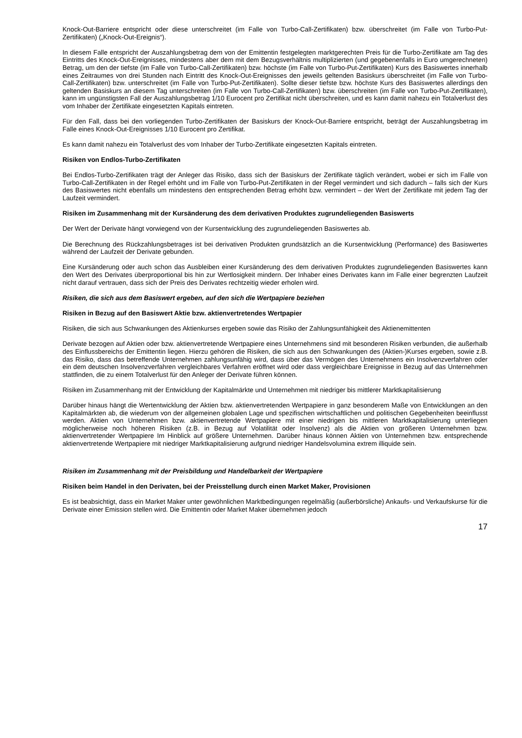Knock-Out-Barriere entspricht oder diese unterschreitet (im Falle von Turbo-Call-Zertifikaten) bzw. überschreitet (im Falle von Turbo-Put-Zertifikaten) („Knock-Out-Ereignis“).
In diesem Falle entspricht der Auszahlungsbetrag dem von der Emittentin festgelegten marktgerechten Preis für die Turbo-Zertifikate am Tag des Eintritts des Knock-Out-Ereignisses, mindestens aber dem mit dem Bezugsverhältnis multiplizierten (und gegebenenfalls in Euro umgerechneten) Betrag, um den der tiefste (im Falle von Turbo-Call-Zertifikaten) bzw. höchste (im Falle von Turbo-Put-Zertifikaten) Kurs des Basiswertes innerhalb eines Zeitraumes von drei Stunden nach Eintritt des Knock-Out-Ereignisses den jeweils geltenden Basiskurs überschreitet (im Falle von Turbo-Call-Zertifikaten) bzw. unterschreitet (im Falle von Turbo-Put-Zertifikaten). Sollte dieser tiefste bzw. höchste Kurs des Basiswertes allerdings den geltenden Basiskurs an diesem Tag unterschreiten (im Falle von Turbo-Call-Zertifikaten) bzw. überschreiten (im Falle von Turbo-Put-Zertifikaten), kann im ungünstigsten Fall der Auszahlungsbetrag 1/10 Eurocent pro Zertifikat nicht überschreiten, und es kann damit nahezu ein Totalverlust des vom Inhaber der Zertifikate eingesetzten Kapitals eintreten.
Für den Fall, dass bei den vorliegenden Turbo-Zertifikaten der Basiskurs der Knock-Out-Barriere entspricht, beträgt der Auszahlungsbetrag im Falle eines Knock-Out-Ereignisses 1/10 Eurocent pro Zertifikat.
Es kann damit nahezu ein Totalverlust des vom Inhaber der Turbo-Zertifikate eingesetzten Kapitals eintreten.
Risiken von Endlos-Turbo-Zertifikaten
Bei Endlos-Turbo-Zertifikaten trägt der Anleger das Risiko, dass sich der Basiskurs der Zertifikate täglich verändert, wobei er sich im Falle von Turbo-Call-Zertifikaten in der Regel erhöht und im Falle von Turbo-Put-Zertifikaten in der Regel vermindert und sich dadurch – falls sich der Kurs des Basiswertes nicht ebenfalls um mindestens den entsprechenden Betrag erhöht bzw. vermindert – der Wert der Zertifikate mit jedem Tag der Laufzeit vermindert.
Risiken im Zusammenhang mit der Kursänderung des dem derivativen Produktes zugrundeliegenden Basiswerts
Der Wert der Derivate hängt vorwiegend von der Kursentwicklung des zugrundeliegenden Basiswertes ab.
Die Berechnung des Rückzahlungsbetrages ist bei derivativen Produkten grundsätzlich an die Kursentwicklung (Performance) des Basiswertes während der Laufzeit der Derivate gebunden.
Eine Kursänderung oder auch schon das Ausbleiben einer Kursänderung des dem derivativen Produktes zugrundeliegenden Basiswertes kann den Wert des Derivates überproportional bis hin zur Wertlosigkeit mindern. Der Inhaber eines Derivates kann im Falle einer begrenzten Laufzeit nicht darauf vertrauen, dass sich der Preis des Derivates rechtzeitig wieder erholen wird.
Risiken, die sich aus dem Basiswert ergeben, auf den sich die Wertpapiere beziehen
Risiken in Bezug auf den Basiswert Aktie bzw. aktienvertretendes Wertpapier
Risiken, die sich aus Schwankungen des Aktienkurses ergeben sowie das Risiko der Zahlungsunfähigkeit des Aktienemittenten
Derivate bezogen auf Aktien oder bzw. aktienvertretende Wertpapiere eines Unternehmens sind mit besonderen Risiken verbunden, die außerhalb des Einflussbereichs der Emittentin liegen. Hierzu gehören die Risiken, die sich aus den Schwankungen des (Aktien-)Kurses ergeben, sowie z.B. das Risiko, dass das betreffende Unternehmen zahlungsunfähig wird, dass über das Vermögen des Unternehmens ein Insolvenzverfahren oder ein dem deutschen Insolvenzverfahren vergleichbares Verfahren eröffnet wird oder dass vergleichbare Ereignisse in Bezug auf das Unternehmen stattfinden, die zu einem Totalverlust für den Anleger der Derivate führen können.
Risiken im Zusammenhang mit der Entwicklung der Kapitalmärkte und Unternehmen mit niedriger bis mittlerer Marktkapitalisierung
Darüber hinaus hängt die Wertentwicklung der Aktien bzw. aktienvertretenden Wertpapiere in ganz besonderem Maße von Entwicklungen an den Kapitalmärkten ab, die wiederum von der allgemeinen globalen Lage und spezifischen wirtschaftlichen und politischen Gegebenheiten beeinflusst werden. Aktien von Unternehmen bzw. aktienvertretende Wertpapiere mit einer niedrigen bis mittleren Marktkapitalisierung unterliegen möglicherweise noch höheren Risiken (z.B. in Bezug auf Volatilität oder Insolvenz) als die Aktien von größeren Unternehmen bzw. aktienvertretender Wertpapiere Im Hinblick auf größere Unternehmen. Darüber hinaus können Aktien von Unternehmen bzw. entsprechende aktienvertretende Wertpapiere mit niedriger Marktkapitalisierung aufgrund niedriger Handelsvolumina extrem illiquide sein.
Risiken im Zusammenhang mit der Preisbildung und Handelbarkeit der Wertpapiere
Risiken beim Handel in den Derivaten, bei der Preisstellung durch einen Market Maker, Provisionen
Es ist beabsichtigt, dass ein Market Maker unter gewöhnlichen Marktbedingungen regelmäßig (außerbörsliche) Ankaufs- und Verkaufskurse für die Derivate einer Emission stellen wird. Die Emittentin oder Market Maker übernehmen jedoch
17